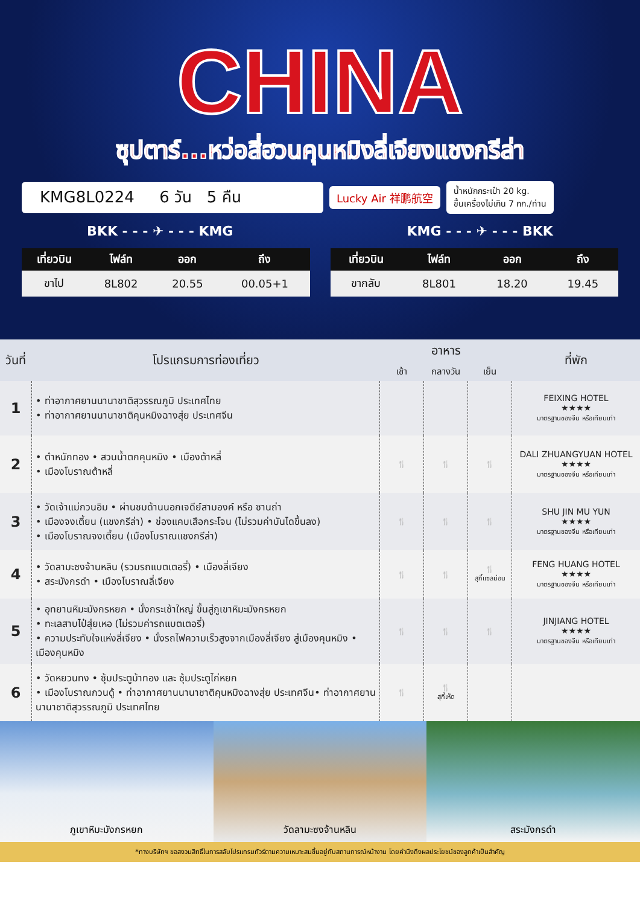CHINA
ซุปตาร์...หว่อสี่ฮวนคุนหมิงลี่เจียงแชงกรีล่า
KMG8L0224 6 วัน 5 คืน
Lucky Air 祥鹏航空
น้ำหนักกระเป๋า 20 kg.
ขึ้นเครื่องไม่เกิน 7 กก./ท่าน
BKK - - - ✈ - - - KMG KMG - - - ✈ - - - BKK
| เที่ยวบิน | ไฟล์ท | ออก | ถึง |
| --- | --- | --- | --- |
| ขาไป | 8L802 | 20.55 | 00.05+1 |
| เที่ยวบิน | ไฟล์ท | ออก | ถึง |
| --- | --- | --- | --- |
| ขากลับ | 8L801 | 18.20 | 19.45 |
| วันที่ | โปรแกรมการท่องเที่ยว | อาหาร | | | ที่พัก |
| --- | --- | --- | --- | --- | --- |
| | | เช้า | กลางวัน | เย็น | |
| 1 | • ท่าอากาศยานนานาชาติสุวรรณภูมิ ประเทศไทย • ท่าอากาศยานนานาชาติคุนหมิงฉางสุ่ย ประเทศจีน | | | | FEIXING HOTEL ★★★★ มาตรฐานของจีน หรือเทียบเท่า |
| 2 | • ตำหนักทอง • สวนน้ำตกคุนหมิง • เมืองต้าหลี่ • เมืองโบราณต้าหลี่ | 🍴 | 🍴 | 🍴 | DALI ZHUANGYUAN HOTEL ★★★★ มาตรฐานของจีน หรือเทียบเท่า |
| 3 | • วัดเจ้าแม่กวนอิม • ผ่านชมด้านนอกเจดีย์สามองค์ หรือ ซานถ่า • เมืองจงเตี้ยน (แชงกรีล่า) • ช่องแคบเสือกระโจน (ไม่รวมค่าบันไดขึ้นลง) • เมืองโบราณจงเตี้ยน (เมืองโบราณแชงกรีล่า) | 🍴 | 🍴 | 🍴 | SHU JIN MU YUN ★★★★ มาตรฐานของจีน หรือเทียบเท่า |
| 4 | • วัดลามะซงจ้านหลิน (รวมรถแบตเตอรี่) • เมืองลี่เจียง • สระมังกรดำ • เมืองโบราณลี่เจียง | 🍴 | 🍴 | 🍴 สุกี้แซลม่อน | FENG HUANG HOTEL ★★★★ มาตรฐานของจีน หรือเทียบเท่า |
| 5 | • อุทยานหิมะมังกรหยก • นั่งกระเช้าใหญ่ ขึ้นสู่ภูเขาหิมะมังกรหยก • ทะเลสาบไป๋สุ่ยเหอ (ไม่รวมค่ารถแบตเตอรี่) • ความประทับใจแห่งลี่เจียง • นั่งรถไฟความเร็วสูงจากเมืองลี่เจียง สู่เมืองคุนหมิง • เมืองคุนหมิง | 🍴 | 🍴 | 🍴 | JINJIANG HOTEL ★★★★ มาตรฐานของจีน หรือเทียบเท่า |
| 6 | • วัดหยวนทง • ซุ้มประตูม้าทอง และ ซุ้มประตูไก่หยก • เมืองโบราณกวนดู้ • ท่าอากาศยานนานาชาติคุนหมิงฉางสุ่ย ประเทศจีน• ท่าอากาศยานนานาชาติสุวรรณภูมิ ประเทศไทย | 🍴 | 🍴 สุกี้เห็ด | | |
ภูเขาหิมะมังกรหยก วัดลามะซงจ้านหลิน สระมังกรดำ
*ทางบริษัทฯ ขอสงวนสิทธิ์ในการสลับโปรแกรมทัวร์ตามความเหมาะสมขึ้นอยู่กับสถานการณ์หน้างาน โดยคำนึงถึงผลประโยชน์ของลูกค้าเป็นสำคัญ